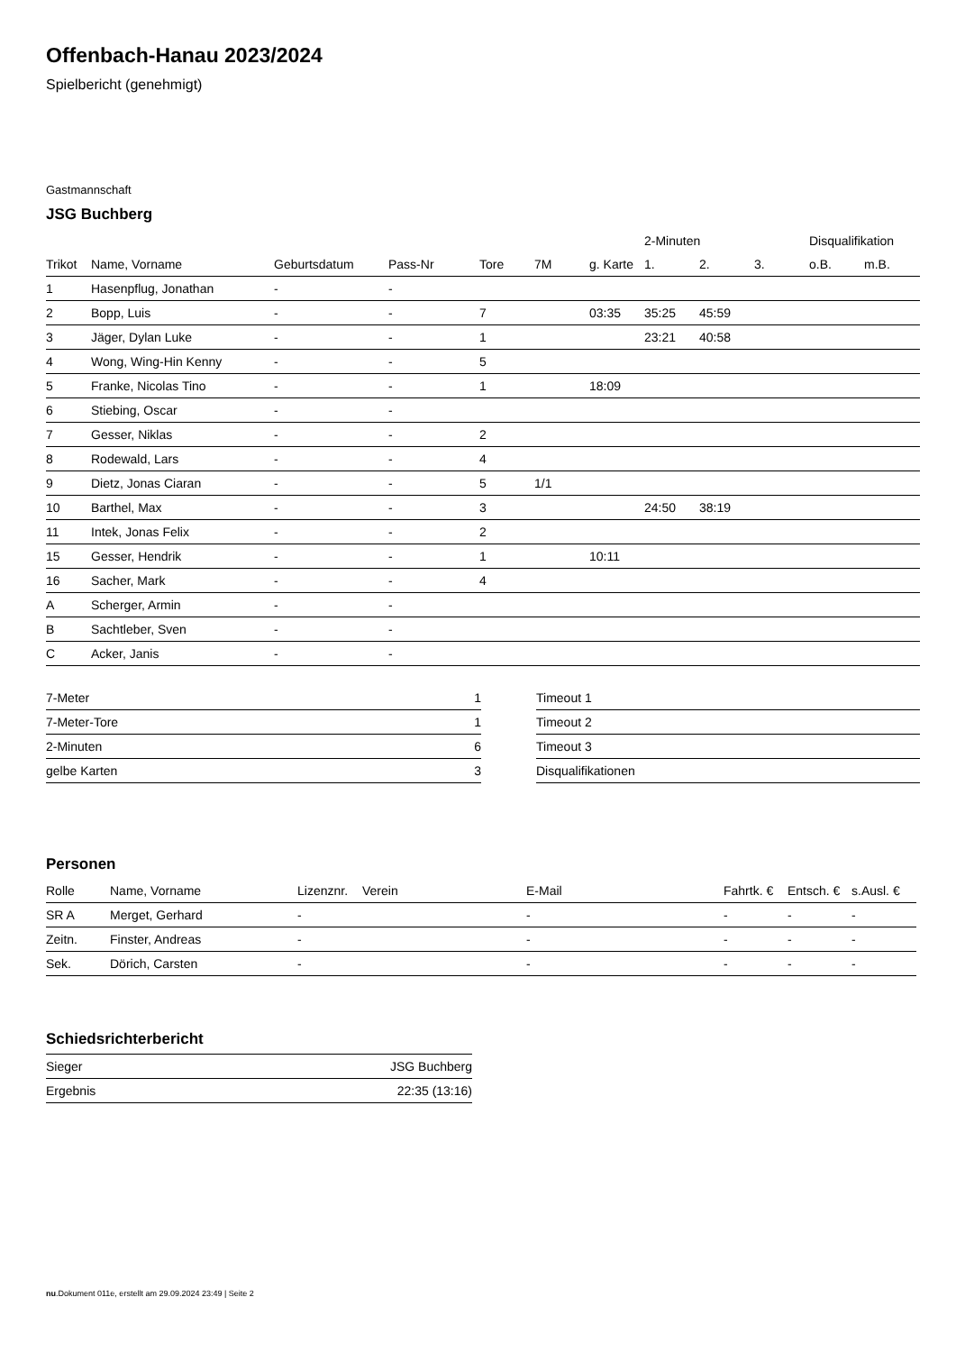Offenbach-Hanau 2023/2024
Spielbericht (genehmigt)
Gastmannschaft
JSG Buchberg
| | | | | | | | 2-Minuten | | | Disqualifikation | |
| --- | --- | --- | --- | --- | --- | --- | --- | --- | --- | --- | --- |
| Trikot | Name, Vorname | Geburtsdatum | Pass-Nr | Tore | 7M | g. Karte | 1. | 2. | 3. | o.B. | m.B. |
| 1 | Hasenpflug, Jonathan | - | - | | | | | | | | |
| 2 | Bopp, Luis | - | - | 7 | | 03:35 | 35:25 | 45:59 | | | |
| 3 | Jäger, Dylan Luke | - | - | 1 | | | 23:21 | 40:58 | | | |
| 4 | Wong, Wing-Hin Kenny | - | - | 5 | | | | | | | |
| 5 | Franke, Nicolas Tino | - | - | 1 | | 18:09 | | | | | |
| 6 | Stiebing, Oscar | - | - | | | | | | | | |
| 7 | Gesser, Niklas | - | - | 2 | | | | | | | |
| 8 | Rodewald, Lars | - | - | 4 | | | | | | | |
| 9 | Dietz, Jonas Ciaran | - | - | 5 | 1/1 | | | | | | |
| 10 | Barthel, Max | - | - | 3 | | | 24:50 | 38:19 | | | |
| 11 | Intek, Jonas Felix | - | - | 2 | | | | | | | |
| 15 | Gesser, Hendrik | - | - | 1 | | 10:11 | | | | | |
| 16 | Sacher, Mark | - | - | 4 | | | | | | | |
| A | Scherger, Armin | - | - | | | | | | | | |
| B | Sachtleber, Sven | - | - | | | | | | | | |
| C | Acker, Janis | - | - | | | | | | | | |
| 7-Meter | 1 |
| 7-Meter-Tore | 1 |
| 2-Minuten | 6 |
| gelbe Karten | 3 |
| Timeout 1 |
| Timeout 2 |
| Timeout 3 |
| Disqualifikationen |
Personen
| Rolle | Name, Vorname | Lizenznr. | Verein | E-Mail | Fahrtk. € | Entsch. € | s.Ausl. € |
| --- | --- | --- | --- | --- | --- | --- | --- |
| SR A | Merget, Gerhard | - | | - | - | - | - |
| Zeitn. | Finster, Andreas | - | | - | - | - | - |
| Sek. | Dörich, Carsten | - | | - | - | - | - |
Schiedsrichterbericht
| Sieger | JSG Buchberg |
| Ergebnis | 22:35 (13:16) |
nu.Dokument 011e, erstellt am 29.09.2024 23:49 | Seite 2